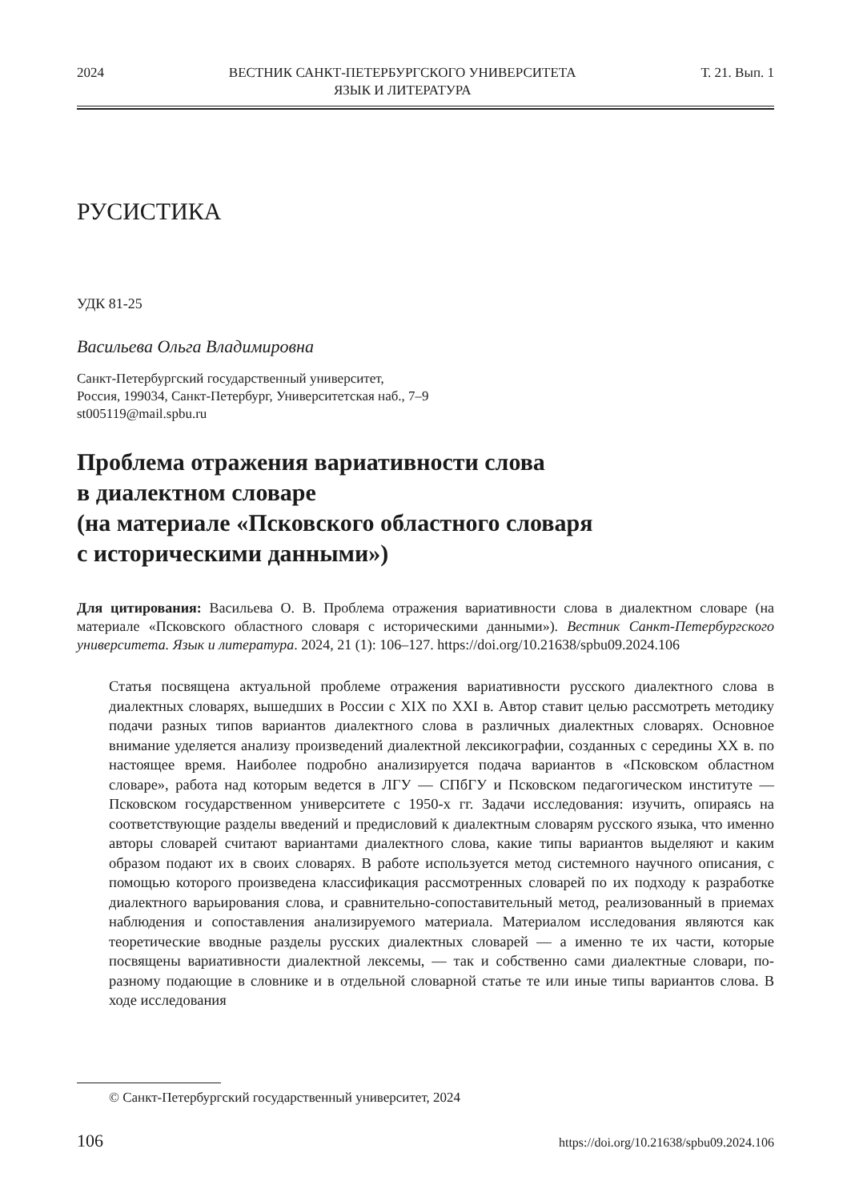2024 ВЕСТНИК САНКТ-ПЕТЕРБУРГСКОГО УНИВЕРСИТЕТА
ЯЗЫК И ЛИТЕРАТУРА Т. 21. Вып. 1
РУСИСТИКА
УДК 81-25
Васильева Ольга Владимировна
Санкт-Петербургский государственный университет,
Россия, 199034, Санкт-Петербург, Университетская наб., 7–9
st005119@mail.spbu.ru
Проблема отражения вариативности слова
в диалектном словаре
(на материале «Псковского областного словаря
с историческими данными»)
Для цитирования: Васильева О. В. Проблема отражения вариативности слова в диалектном словаре (на материале «Псковского областного словаря с историческими данными»). Вестник Санкт-Петербургского университета. Язык и литература. 2024, 21 (1): 106–127. https://doi.org/10.21638/spbu09.2024.106
Статья посвящена актуальной проблеме отражения вариативности русского диалектного слова в диалектных словарях, вышедших в России с XIX по XXI в. Автор ставит целью рассмотреть методику подачи разных типов вариантов диалектного слова в различных диалектных словарях. Основное внимание уделяется анализу произведений диалектной лексикографии, созданных с середины XX в. по настоящее время. Наиболее подробно анализируется подача вариантов в «Псковском областном словаре», работа над которым ведется в ЛГУ — СПбГУ и Псковском педагогическом институте — Псковском государственном университете с 1950-х гг. Задачи исследования: изучить, опираясь на соответствующие разделы введений и предисловий к диалектным словарям русского языка, что именно авторы словарей считают вариантами диалектного слова, какие типы вариантов выделяют и каким образом подают их в своих словарях. В работе используется метод системного научного описания, с помощью которого произведена классификация рассмотренных словарей по их подходу к разработке диалектного варьирования слова, и сравнительно-сопоставительный метод, реализованный в приемах наблюдения и сопоставления анализируемого материала. Материалом исследования являются как теоретические вводные разделы русских диалектных словарей — а именно те их части, которые посвящены вариативности диалектной лексемы, — так и собственно сами диалектные словари, по-разному подающие в словнике и в отдельной словарной статье те или иные типы вариантов слова. В ходе исследования
© Санкт-Петербургский государственный университет, 2024
106 https://doi.org/10.21638/spbu09.2024.106